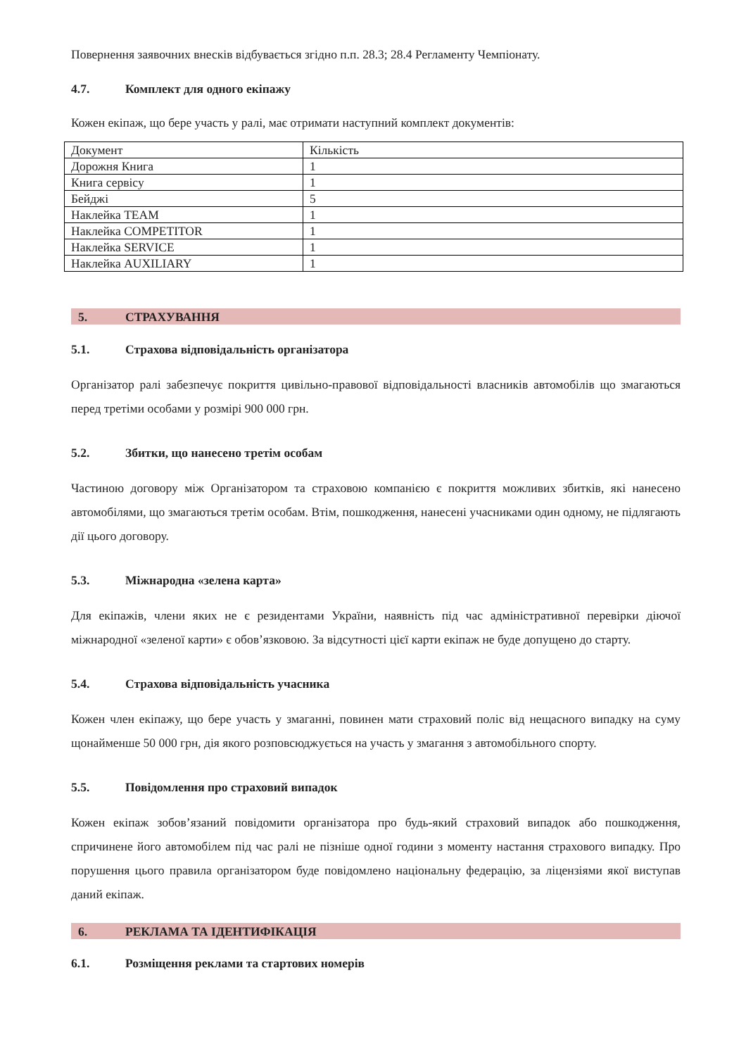Повернення заявочних внесків відбувається згідно п.п. 28.3; 28.4 Регламенту Чемпіонату.
4.7. Комплект для одного екіпажу
Кожен екіпаж, що бере участь у ралі, має отримати наступний комплект документів:
| Документ | Кількість |
| Дорожня Книга | 1 |
| Книга сервісу | 1 |
| Бейджі | 5 |
| Наклейка TEAM | 1 |
| Наклейка COMPETITOR | 1 |
| Наклейка SERVICE | 1 |
| Наклейка AUXILIARY | 1 |
5. СТРАХУВАННЯ
5.1. Страхова відповідальність організатора
Організатор ралі забезпечує покриття цивільно-правової відповідальності власників автомобілів що змагаються перед третіми особами у розмірі 900 000 грн.
5.2. Збитки, що нанесено третім особам
Частиною договору між Організатором та страховою компанією є покриття можливих збитків, які нанесено автомобілями, що змагаються третім особам. Втім, пошкодження, нанесені учасниками один одному, не підлягають дії цього договору.
5.3. Міжнародна «зелена карта»
Для екіпажів, члени яких не є резидентами України, наявність під час адміністративної перевірки діючої міжнародної «зеленої карти» є обов’язковою. За відсутності цієї карти екіпаж не буде допущено до старту.
5.4. Страхова відповідальність учасника
Кожен член екіпажу, що бере участь у змаганні, повинен мати страховий поліс від нещасного випадку на суму щонайменше 50 000 грн, дія якого розповсюджується на участь у змагання з автомобільного спорту.
5.5. Повідомлення про страховий випадок
Кожен екіпаж зобов’язаний повідомити організатора про будь-який страховий випадок або пошкодження, спричинене його автомобілем під час ралі не пізніше одної години з моменту настання страхового випадку. Про порушення цього правила організатором буде повідомлено національну федерацію, за ліцензіями якої виступав даний екіпаж.
6. РЕКЛАМА ТА ІДЕНТИФІКАЦІЯ
6.1. Розміщення реклами та стартових номерів